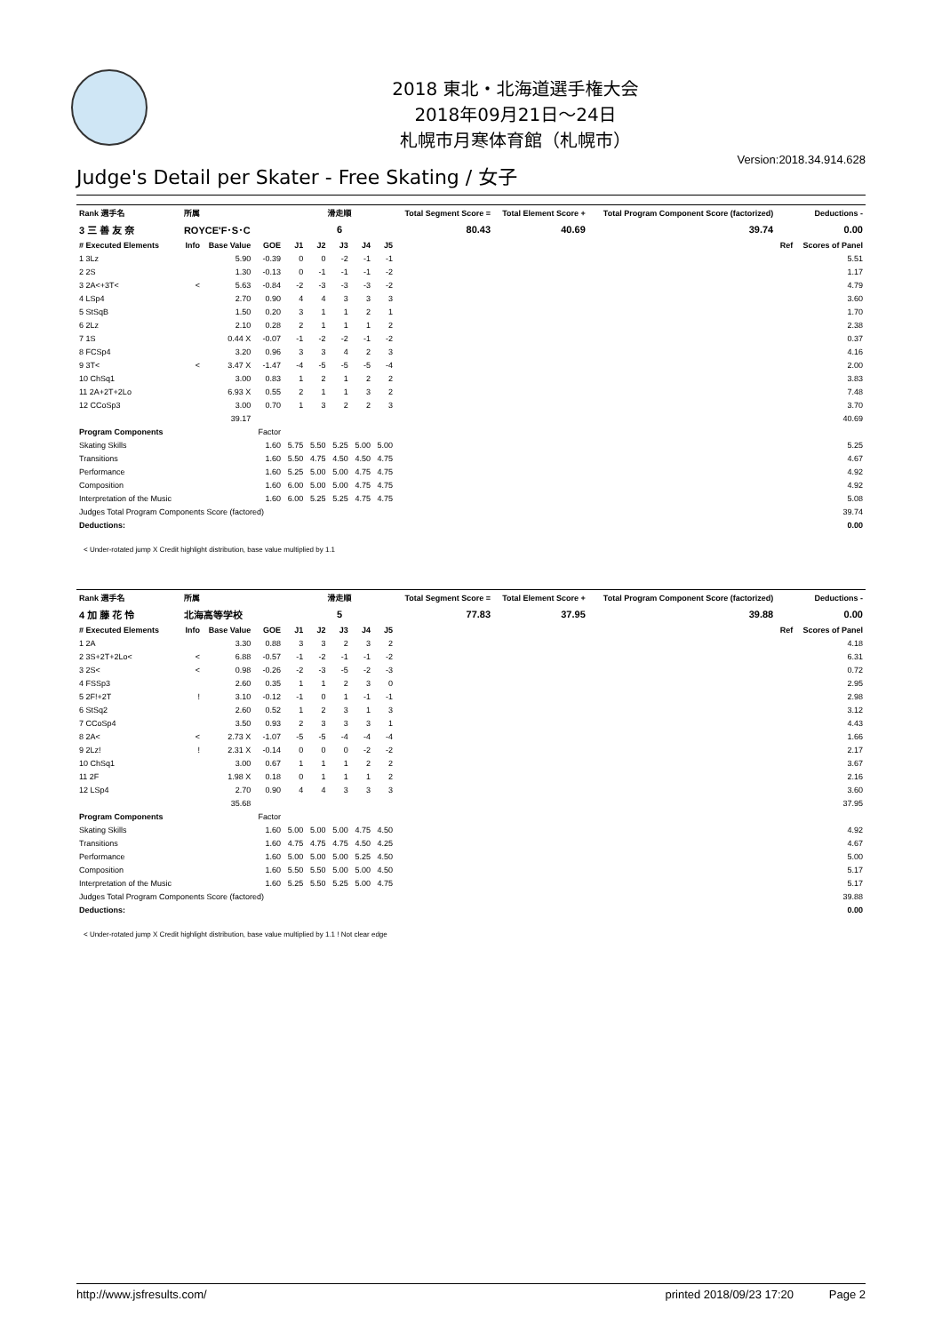2018 東北・北海道選手権大会
2018年09月21日～24日
札幌市月寒体育館（札幌市）
Version:2018.34.914.628
Judge's Detail per Skater - Free Skating / 女子
| Rank 選手名 | 所属 | | | 滑走順 | | | | | Total Segment Score = | Total Element Score + | Total Program Component Score (factorized) | Deductions - | |
| --- | --- | --- | --- | --- | --- | --- | --- | --- | --- | --- | --- | --- | --- |
| 3 三 善 友 奈 | ROYCE'F･S･C | | | 6 | | | | | 80.43 | 40.69 | 39.74 | 0.00 | |
| # Executed Elements | Info | Base Value | GOE | J1 | J2 | J3 | J4 | J5 | | | | Ref | Scores of Panel |
| 1 3Lz | | 5.90 | -0.39 | 0 | 0 | -2 | -1 | -1 | | | | | 5.51 |
| 2 2S | | 1.30 | -0.13 | 0 | -1 | -1 | -1 | -2 | | | | | 1.17 |
| 3 2A<+3T< | < | 5.63 | -0.84 | -2 | -3 | -3 | -3 | -2 | | | | | 4.79 |
| 4 LSp4 | | 2.70 | 0.90 | 4 | 4 | 3 | 3 | 3 | | | | | 3.60 |
| 5 StSqB | | 1.50 | 0.20 | 3 | 1 | 1 | 2 | 1 | | | | | 1.70 |
| 6 2Lz | | 2.10 | 0.28 | 2 | 1 | 1 | 1 | 2 | | | | | 2.38 |
| 7 1S | | 0.44 X | -0.07 | -1 | -2 | -2 | -1 | -2 | | | | | 0.37 |
| 8 FCSp4 | | 3.20 | 0.96 | 3 | 3 | 4 | 2 | 3 | | | | | 4.16 |
| 9 3T< | < | 3.47 X | -1.47 | -4 | -5 | -5 | -5 | -4 | | | | | 2.00 |
| 10 ChSq1 | | 3.00 | 0.83 | 1 | 2 | 1 | 2 | 2 | | | | | 3.83 |
| 11 2A+2T+2Lo | | 6.93 X | 0.55 | 2 | 1 | 1 | 3 | 2 | | | | | 7.48 |
| 12 CCoSp3 | | 3.00 | 0.70 | 1 | 3 | 2 | 2 | 3 | | | | | 3.70 |
| | | 39.17 | | | | | | | | | | | 40.69 |
| Program Components | | | Factor | | | | | | | | | | |
| Skating Skills | | | 1.60 | 5.75 | 5.50 | 5.25 | 5.00 | 5.00 | | | | | 5.25 |
| Transitions | | | 1.60 | 5.50 | 4.75 | 4.50 | 4.50 | 4.75 | | | | | 4.67 |
| Performance | | | 1.60 | 5.25 | 5.00 | 5.00 | 4.75 | 4.75 | | | | | 4.92 |
| Composition | | | 1.60 | 6.00 | 5.00 | 5.00 | 4.75 | 4.75 | | | | | 4.92 |
| Interpretation of the Music | | | 1.60 | 6.00 | 5.25 | 5.25 | 4.75 | 4.75 | | | | | 5.08 |
| Judges Total Program Components Score (factored) | | | | | | | | | | | | | 39.74 |
| Deductions: | | | | | | | | | | | | | 0.00 |
< Under-rotated jump X Credit highlight distribution, base value multiplied by 1.1
| Rank 選手名 | 所属 | | | 滑走順 | | | | | Total Segment Score = | Total Element Score + | Total Program Component Score (factorized) | Deductions - | |
| --- | --- | --- | --- | --- | --- | --- | --- | --- | --- | --- | --- | --- | --- |
| 4 加 藤 花 怜 | 北海高等学校 | | | 5 | | | | | 77.83 | 37.95 | 39.88 | 0.00 | |
| # Executed Elements | Info | Base Value | GOE | J1 | J2 | J3 | J4 | J5 | | | | Ref | Scores of Panel |
| 1 2A | | 3.30 | 0.88 | 3 | 3 | 2 | 3 | 2 | | | | | 4.18 |
| 2 3S+2T+2Lo< | < | 6.88 | -0.57 | -1 | -2 | -1 | -1 | -2 | | | | | 6.31 |
| 3 2S< | < | 0.98 | -0.26 | -2 | -3 | -5 | -2 | -3 | | | | | 0.72 |
| 4 FSSp3 | | 2.60 | 0.35 | 1 | 1 | 2 | 3 | 0 | | | | | 2.95 |
| 5 2F!+2T | ! | 3.10 | -0.12 | -1 | 0 | 1 | -1 | -1 | | | | | 2.98 |
| 6 StSq2 | | 2.60 | 0.52 | 1 | 2 | 3 | 1 | 3 | | | | | 3.12 |
| 7 CCoSp4 | | 3.50 | 0.93 | 2 | 3 | 3 | 3 | 1 | | | | | 4.43 |
| 8 2A< | < | 2.73 X | -1.07 | -5 | -5 | -4 | -4 | -4 | | | | | 1.66 |
| 9 2Lz! | ! | 2.31 X | -0.14 | 0 | 0 | 0 | -2 | -2 | | | | | 2.17 |
| 10 ChSq1 | | 3.00 | 0.67 | 1 | 1 | 1 | 2 | 2 | | | | | 3.67 |
| 11 2F | | 1.98 X | 0.18 | 0 | 1 | 1 | 1 | 2 | | | | | 2.16 |
| 12 LSp4 | | 2.70 | 0.90 | 4 | 4 | 3 | 3 | 3 | | | | | 3.60 |
| | | 35.68 | | | | | | | | | | | 37.95 |
| Program Components | | | Factor | | | | | | | | | | |
| Skating Skills | | | 1.60 | 5.00 | 5.00 | 5.00 | 4.75 | 4.50 | | | | | 4.92 |
| Transitions | | | 1.60 | 4.75 | 4.75 | 4.75 | 4.50 | 4.25 | | | | | 4.67 |
| Performance | | | 1.60 | 5.00 | 5.00 | 5.00 | 5.25 | 4.50 | | | | | 5.00 |
| Composition | | | 1.60 | 5.50 | 5.50 | 5.00 | 5.00 | 4.50 | | | | | 5.17 |
| Interpretation of the Music | | | 1.60 | 5.25 | 5.50 | 5.25 | 5.00 | 4.75 | | | | | 5.17 |
| Judges Total Program Components Score (factored) | | | | | | | | | | | | | 39.88 |
| Deductions: | | | | | | | | | | | | | 0.00 |
< Under-rotated jump X Credit highlight distribution, base value multiplied by 1.1 ! Not clear edge
http://www.jsfresults.com/ printed 2018/09/23 17:20 Page 2